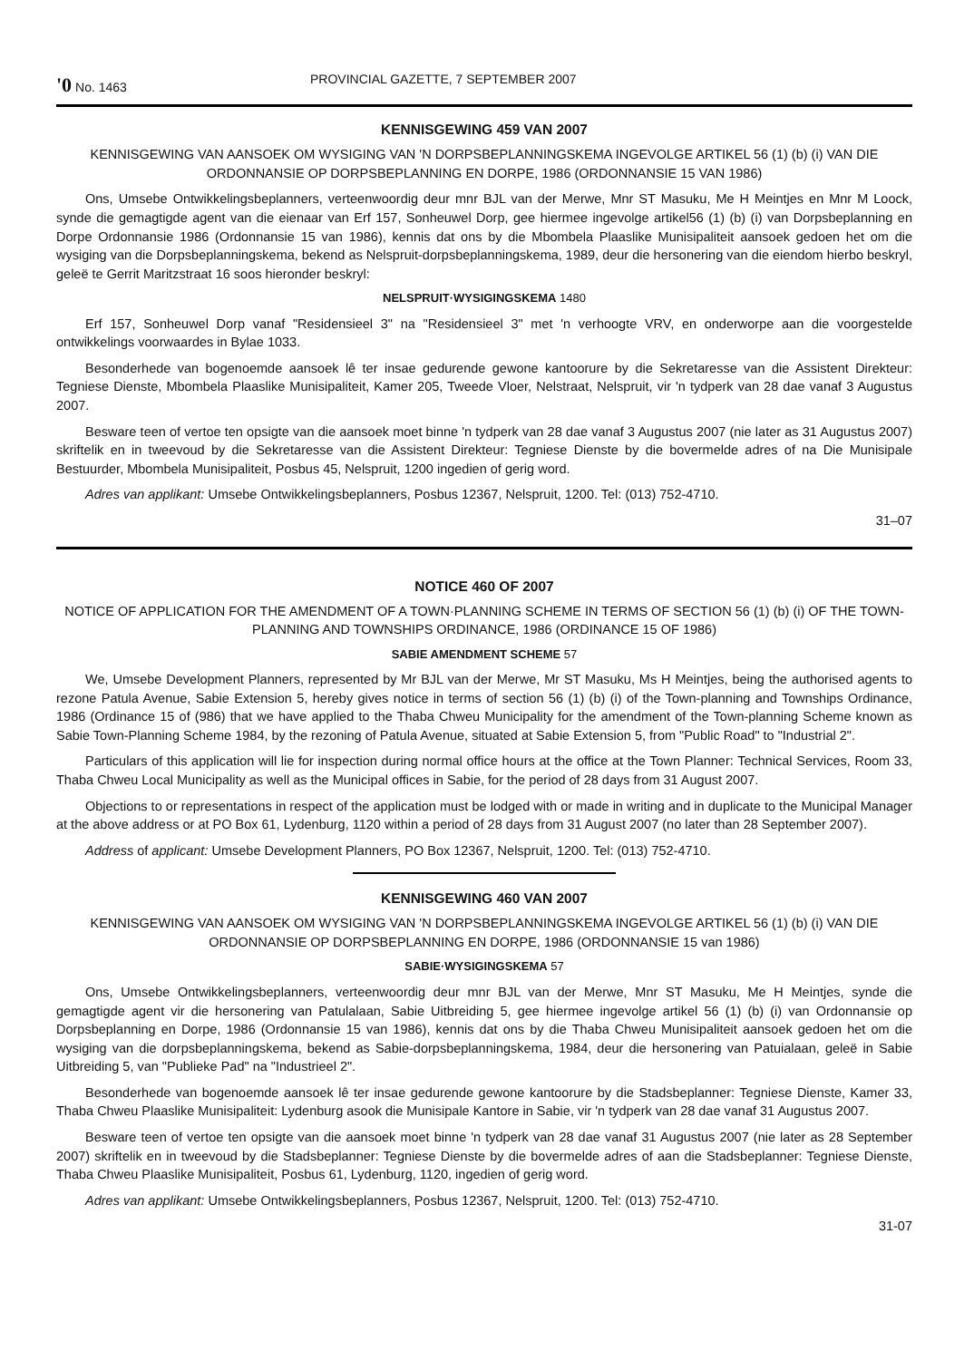'0 No. 1463 PROVINCIAL GAZETTE, 7 SEPTEMBER 2007
KENNISGEWING 459 VAN 2007
KENNISGEWING VAN AANSOEK OM WYSIGING VAN 'N DORPSBEPLANNINGSKEMA INGEVOLGE ARTIKEL 56 (1) (b) (i) VAN DIE ORDONNANSIE OP DORPSBEPLANNING EN DORPE, 1986 (ORDONNANSIE 15 VAN 1986)
Ons, Umsebe Ontwikkelingsbeplanners, verteenwoordig deur mnr BJL van der Merwe, Mnr ST Masuku, Me H Meintjes en Mnr M Loock, synde die gemagtigde agent van die eienaar van Erf 157, Sonheuwel Dorp, gee hiermee ingevolge artikel56 (1) (b) (i) van Dorpsbeplanning en Dorpe Ordonnansie 1986 (Ordonnansie 15 van 1986), kennis dat ons by die Mbombela Plaaslike Munisipaliteit aansoek gedoen het om die wysiging van die Dorpsbeplanningskema, bekend as Nelspruit-dorpsbeplanningskema, 1989, deur die hersonering van die eiendom hierbo beskryl, geleë te Gerrit Maritzstraat 16 soos hieronder beskryl:
NELSPRUIT·WYSIGINGSKEMA 1480
Erf 157, Sonheuwel Dorp vanaf "Residensieel 3" na "Residensieel 3" met 'n verhoogte VRV, en onderworpe aan die voorgestelde ontwikkelings voorwaardes in Bylae 1033.
Besonderhede van bogenoemde aansoek lê ter insae gedurende gewone kantoorure by die Sekretaresse van die Assistent Direkteur: Tegniese Dienste, Mbombela Plaaslike Munisipaliteit, Kamer 205, Tweede Vloer, Nelstraat, Nelspruit, vir 'n tydperk van 28 dae vanaf 3 Augustus 2007.
Besware teen of vertoe ten opsigte van die aansoek moet binne 'n tydperk van 28 dae vanaf 3 Augustus 2007 (nie later as 31 Augustus 2007) skriftelik en in tweevoud by die Sekretaresse van die Assistent Direkteur: Tegniese Dienste by die bovermelde adres of na Die Munisipale Bestuurder, Mbombela Munisipaliteit, Posbus 45, Nelspruit, 1200 ingedien of gerig word.
Adres van applikant: Umsebe Ontwikkelingsbeplanners, Posbus 12367, Nelspruit, 1200. Tel: (013) 752-4710.
31–07
NOTICE 460 OF 2007
NOTICE OF APPLICATION FOR THE AMENDMENT OF A TOWN·PLANNING SCHEME IN TERMS OF SECTION 56 (1) (b) (i) OF THE TOWN-PLANNING AND TOWNSHIPS ORDINANCE, 1986 (ORDINANCE 15 OF 1986)
SABIE AMENDMENT SCHEME 57
We, Umsebe Development Planners, represented by Mr BJL van der Merwe, Mr ST Masuku, Ms H Meintjes, being the authorised agents to rezone Patula Avenue, Sabie Extension 5, hereby gives notice in terms of section 56 (1) (b) (i) of the Town-planning and Townships Ordinance, 1986 (Ordinance 15 of (986) that we have applied to the Thaba Chweu Municipality for the amendment of the Town-planning Scheme known as Sabie Town-Planning Scheme 1984, by the rezoning of Patula Avenue, situated at Sabie Extension 5, from "Public Road" to "Industrial 2".
Particulars of this application will lie for inspection during normal office hours at the office at the Town Planner: Technical Services, Room 33, Thaba Chweu Local Municipality as well as the Municipal offices in Sabie, for the period of 28 days from 31 August 2007.
Objections to or representations in respect of the application must be lodged with or made in writing and in duplicate to the Municipal Manager at the above address or at PO Box 61, Lydenburg, 1120 within a period of 28 days from 31 August 2007 (no later than 28 September 2007).
Address of applicant: Umsebe Development Planners, PO Box 12367, Nelspruit, 1200. Tel: (013) 752-4710.
KENNISGEWING 460 VAN 2007
KENNISGEWING VAN AANSOEK OM WYSIGING VAN 'N DORPSBEPLANNINGSKEMA INGEVOLGE ARTIKEL 56 (1) (b) (i) VAN DIE ORDONNANSIE OP DORPSBEPLANNING EN DORPE, 1986 (ORDONNANSIE 15 van 1986)
SABIE·WYSIGINGSKEMA 57
Ons, Umsebe Ontwikkelingsbeplanners, verteenwoordig deur mnr BJL van der Merwe, Mnr ST Masuku, Me H Meintjes, synde die gemagtigde agent vir die hersonering van Patulalaan, Sabie Uitbreiding 5, gee hiermee ingevolge artikel 56 (1) (b) (i) van Ordonnansie op Dorpsbeplanning en Dorpe, 1986 (Ordonnansie 15 van 1986), kennis dat ons by die Thaba Chweu Munisipaliteit aansoek gedoen het om die wysiging van die dorpsbeplanningskema, bekend as Sabie-dorpsbeplanningskema, 1984, deur die hersonering van Patuialaan, geleë in Sabie Uitbreiding 5, van "Publieke Pad" na "Industrieel 2".
Besonderhede van bogenoemde aansoek lê ter insae gedurende gewone kantoorure by die Stadsbeplanner: Tegniese Dienste, Kamer 33, Thaba Chweu Plaaslike Munisipaliteit: Lydenburg asook die Munisipale Kantore in Sabie, vir 'n tydperk van 28 dae vanaf 31 Augustus 2007.
Besware teen of vertoe ten opsigte van die aansoek moet binne 'n tydperk van 28 dae vanaf 31 Augustus 2007 (nie later as 28 September 2007) skriftelik en in tweevoud by die Stadsbeplanner: Tegniese Dienste by die bovermelde adres of aan die Stadsbeplanner: Tegniese Dienste, Thaba Chweu Plaaslike Munisipaliteit, Posbus 61, Lydenburg, 1120, ingedien of gerig word.
Adres van applikant: Umsebe Ontwikkelingsbeplanners, Posbus 12367, Nelspruit, 1200. Tel: (013) 752-4710.
31-07